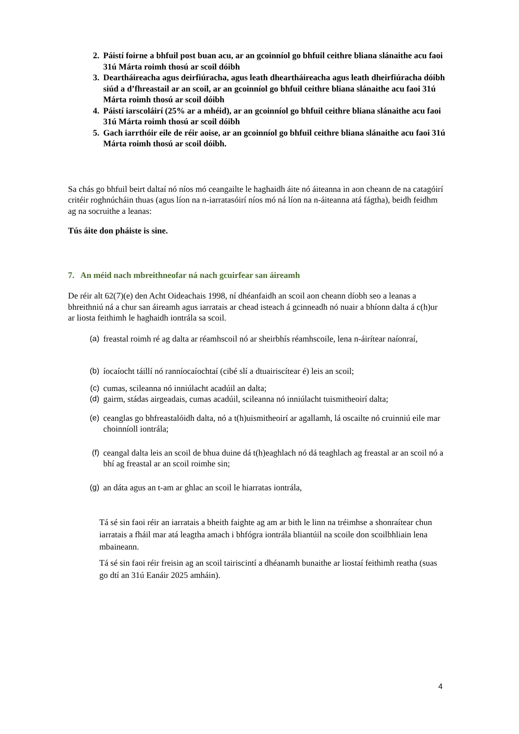2. Páistí foirne a bhfuil post buan acu, ar an gcoinníol go bhfuil ceithre bliana slánaithe acu faoi 31ú Márta roimh thosú ar scoil dóibh
3. Deartháireacha agus deirfiúracha, agus leath dheartháireacha agus leath dheirfiúracha dóibh siúd a d’fhreastail ar an scoil, ar an gcoinníol go bhfuil ceithre bliana slánaithe acu faoi 31ú Márta roimh thosú ar scoil dóibh
4. Páistí iarscoláirí (25% ar a mhéid), ar an gcoinníol go bhfuil ceithre bliana slánaithe acu faoi 31ú Márta roimh thosú ar scoil dóibh
5. Gach iarrthóir eile de réir aoise, ar an gcoinníol go bhfuil ceithre bliana slánaithe acu faoi 31ú Márta roimh thosú ar scoil dóibh.
Sa chás go bhfuil beirt daltaí nó níos mó ceangailte le haghaidh áite nó áiteanna in aon cheann de na catagóirí critéir roghnúcháin thuas (agus líon na n-iarratasóirí níos mó ná líon na n-áiteanna atá fágtha), beidh feidhm ag na socruithe a leanas:
Tús áite don pháiste is sine.
7. An méid nach mbreithneofar ná nach gcuirfear san áireamh
De réir alt 62(7)(e) den Acht Oideachais 1998, ní dhéanfaidh an scoil aon cheann díobh seo a leanas a bhreithniú ná a chur san áireamh agus iarratais ar chead isteach á gcinneadh nó nuair a bhíonn dalta á c(h)ur ar liosta feithimh le haghaidh iontrála sa scoil.
(a) freastal roimh ré ag dalta ar réamhscoil nó ar sheirbhís réamhscoile, lena n-áirítear naíonraí,
(b) íocaíocht táillí nó ranníocaíochtaí (cibé slí a dtuairiscítear é) leis an scoil;
(c) cumas, scileanna nó inniúlacht acadúil an dalta;
(d) gairm, stádas airgeadais, cumas acadúil, scileanna nó inniúlacht tuismitheoirí dalta;
(e) ceanglas go bhfreastalóidh dalta, nó a t(h)uismitheoirí ar agallamh, lá oscailte nó cruinniú eile mar choinníoll iontrála;
(f) ceangal dalta leis an scoil de bhua duine dá t(h)eaghlach nó dá teaghlach ag freastal ar an scoil nó a bhí ag freastal ar an scoil roimhe sin;
(g) an dáta agus an t-am ar ghlac an scoil le hiarratas iontrála,
Tá sé sin faoi réir an iarratais a bheith faighte ag am ar bith le linn na tréimhse a shonraítear chun iarratais a fháil mar atá leagtha amach i bhfógra iontrála bliantúil na scoile don scoilbhliain lena mbaineann.
Tá sé sin faoi réir freisin ag an scoil tairiscintí a dhéanamh bunaithe ar liostaí feithimh reatha (suas go dtí an 31ú Eanáir 2025 amháin).
4